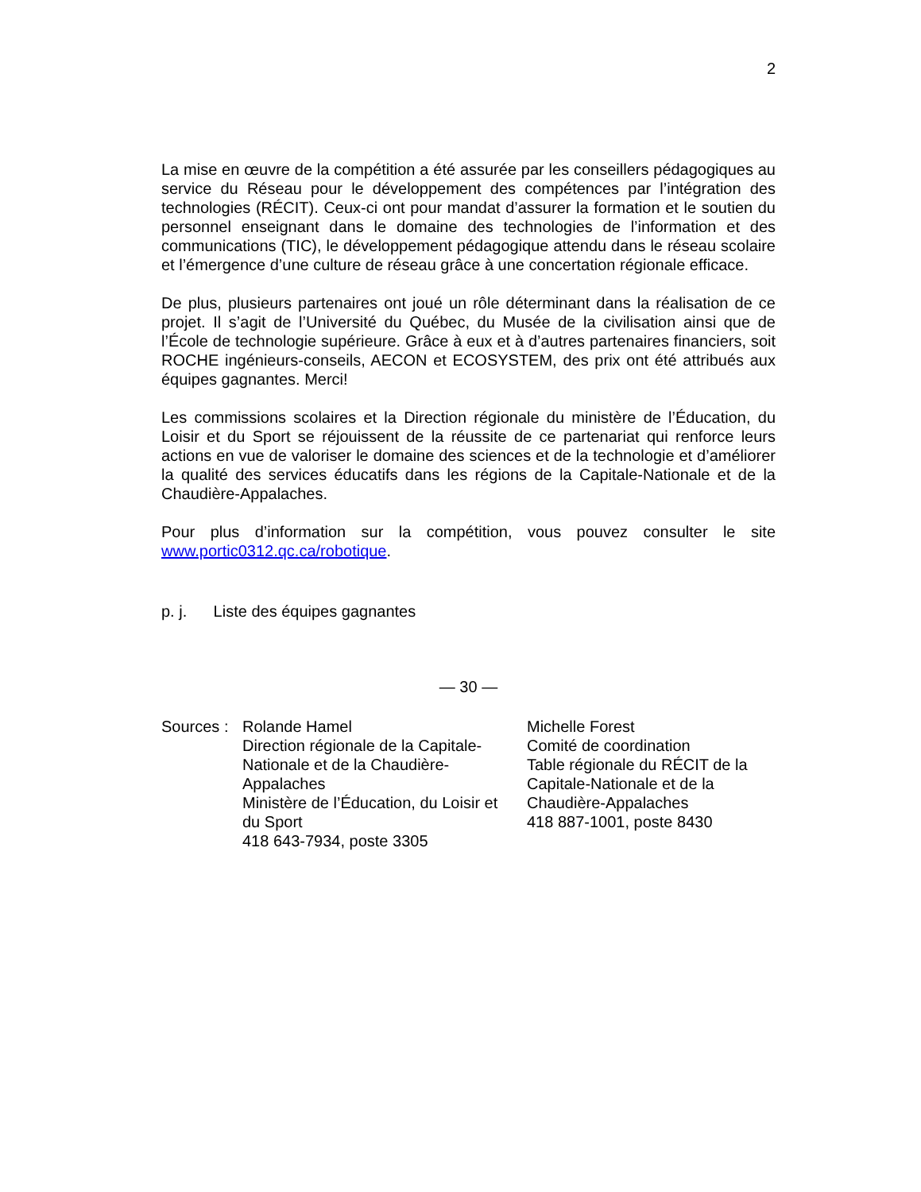2
La mise en œuvre de la compétition a été assurée par les conseillers pédagogiques au service du Réseau pour le développement des compétences par l’intégration des technologies (RÉCIT). Ceux-ci ont pour mandat d’assurer la formation et le soutien du personnel enseignant dans le domaine des technologies de l’information et des communications (TIC), le développement pédagogique attendu dans le réseau scolaire et l’émergence d’une culture de réseau grâce à une concertation régionale efficace.
De plus, plusieurs partenaires ont joué un rôle déterminant dans la réalisation de ce projet. Il s’agit de l’Université du Québec, du Musée de la civilisation ainsi que de l’École de technologie supérieure. Grâce à eux et à d’autres partenaires financiers, soit ROCHE ingénieurs-conseils, AECON et ECOSYSTEM, des prix ont été attribués aux équipes gagnantes. Merci!
Les commissions scolaires et la Direction régionale du ministère de l’Éducation, du Loisir et du Sport se réjouissent de la réussite de ce partenariat qui renforce leurs actions en vue de valoriser le domaine des sciences et de la technologie et d’améliorer la qualité des services éducatifs dans les régions de la Capitale-Nationale et de la Chaudière-Appalaches.
Pour plus d’information sur la compétition, vous pouvez consulter le site www.portic0312.qc.ca/robotique.
p. j. Liste des équipes gagnantes
— 30 —
| Sources : | Rolande Hamel Direction régionale de la Capitale- Nationale et de la Chaudière- Appalaches Ministère de l’Éducation, du Loisir et du Sport 418 643-7934, poste 3305 | Michelle Forest Comité de coordination Table régionale du RÉCIT de la Capitale-Nationale et de la Chaudière-Appalaches 418 887-1001, poste 8430 |